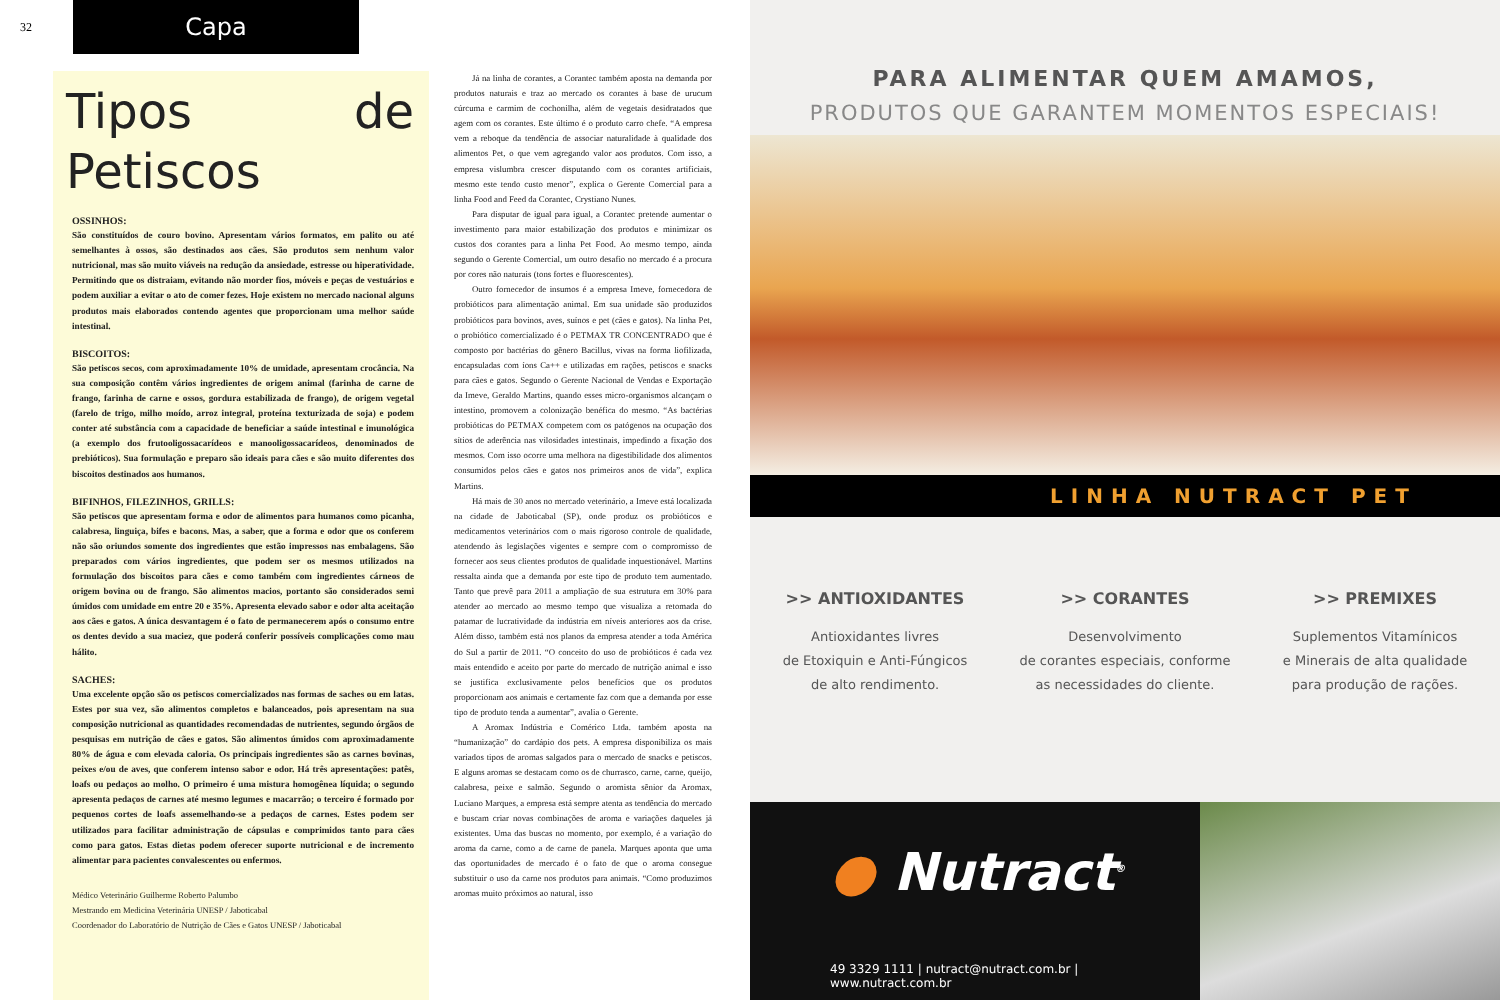32
Capa
Tipos de Petiscos
OSSINHOS:
São constituídos de couro bovino. Apresentam vários formatos, em palito ou até semelhantes à ossos, são destinados aos cães. São produtos sem nenhum valor nutricional, mas são muito viáveis na redução da ansiedade, estresse ou hiperatividade. Permitindo que os distraiam, evitando não morder fios, móveis e peças de vestuários e podem auxiliar a evitar o ato de comer fezes. Hoje existem no mercado nacional alguns produtos mais elaborados contendo agentes que proporcionam uma melhor saúde intestinal.
BISCOITOS:
São petiscos secos, com aproximadamente 10% de umidade, apresentam crocância. Na sua composição contêm vários ingredientes de origem animal (farinha de carne de frango, farinha de carne e ossos, gordura estabilizada de frango), de origem vegetal (farelo de trigo, milho moído, arroz integral, proteína texturizada de soja) e podem conter até substância com a capacidade de beneficiar a saúde intestinal e imunológica (a exemplo dos frutooligossacarídeos e manooligossacarídeos, denominados de prebióticos). Sua formulação e preparo são ideais para cães e são muito diferentes dos biscoitos destinados aos humanos.
BIFINHOS, FILEZINHOS, GRILLS:
São petiscos que apresentam forma e odor de alimentos para humanos como picanha, calabresa, linguiça, bifes e bacons. Mas, a saber, que a forma e odor que os conferem não são oriundos somente dos ingredientes que estão impressos nas embalagens. São preparados com vários ingredientes, que podem ser os mesmos utilizados na formulação dos biscoitos para cães e como também com ingredientes cárneos de origem bovina ou de frango. São alimentos macios, portanto são considerados semi úmidos com umidade em entre 20 e 35%. Apresenta elevado sabor e odor alta aceitação aos cães e gatos. A única desvantagem é o fato de permanecerem após o consumo entre os dentes devido a sua maciez, que poderá conferir possíveis complicações como mau hálito.
SACHES:
Uma excelente opção são os petiscos comercializados nas formas de saches ou em latas. Estes por sua vez, são alimentos completos e balanceados, pois apresentam na sua composição nutricional as quantidades recomendadas de nutrientes, segundo órgãos de pesquisas em nutrição de cães e gatos. São alimentos úmidos com aproximadamente 80% de água e com elevada caloria. Os principais ingredientes são as carnes bovinas, peixes e/ou de aves, que conferem intenso sabor e odor. Há três apresentações: patês, loafs ou pedaços ao molho. O primeiro é uma mistura homogênea líquida; o segundo apresenta pedaços de carnes até mesmo legumes e macarrão; o terceiro é formado por pequenos cortes de loafs assemelhando-se a pedaços de carnes. Estes podem ser utilizados para facilitar administração de cápsulas e comprimidos tanto para cães como para gatos. Estas dietas podem oferecer suporte nutricional e de incremento alimentar para pacientes convalescentes ou enfermos.
Médico Veterinário Guilherme Roberto Palumbo
Mestrando em Medicina Veterinária UNESP / Jaboticabal
Coordenador do Laboratório de Nutrição de Cães e Gatos UNESP / Jaboticabal
Já na linha de corantes, a Corantec também aposta na demanda por produtos naturais e traz ao mercado os corantes à base de urucum cúrcuma e carmim de cochonilha, além de vegetais desidratados que agem com os corantes. Este último é o produto carro chefe. “A empresa vem a reboque da tendência de associar naturalidade à qualidade dos alimentos Pet, o que vem agregando valor aos produtos. Com isso, a empresa vislumbra crescer disputando com os corantes artificiais, mesmo este tendo custo menor”, explica o Gerente Comercial para a linha Food and Feed da Corantec, Crystiano Nunes.
Para disputar de igual para igual, a Corantec pretende aumentar o investimento para maior estabilização dos produtos e minimizar os custos dos corantes para a linha Pet Food. Ao mesmo tempo, ainda segundo o Gerente Comercial, um outro desafio no mercado é a procura por cores não naturais (tons fortes e fluorescentes).
Outro fornecedor de insumos é a empresa Imeve, fornecedora de probióticos para alimentação animal. Em sua unidade são produzidos probióticos para bovinos, aves, suínos e pet (cães e gatos). Na linha Pet, o probiótico comercializado é o PETMAX TR CONCENTRADO que é composto por bactérias do gênero Bacillus, vivas na forma liofilizada, encapsuladas com íons Ca++ e utilizadas em rações, petiscos e snacks para cães e gatos. Segundo o Gerente Nacional de Vendas e Exportação da Imeve, Geraldo Martins, quando esses micro-organismos alcançam o intestino, promovem a colonização benéfica do mesmo. “As bactérias probióticas do PETMAX competem com os patógenos na ocupação dos sítios de aderência nas vilosidades intestinais, impedindo a fixação dos mesmos. Com isso ocorre uma melhora na digestibilidade dos alimentos consumidos pelos cães e gatos nos primeiros anos de vida”, explica Martins.
Há mais de 30 anos no mercado veterinário, a Imeve está localizada na cidade de Jaboticabal (SP), onde produz os probióticos e medicamentos veterinários com o mais rigoroso controle de qualidade, atendendo às legislações vigentes e sempre com o compromisso de fornecer aos seus clientes produtos de qualidade inquestionável. Martins ressalta ainda que a demanda por este tipo de produto tem aumentado. Tanto que prevê para 2011 a ampliação de sua estrutura em 30% para atender ao mercado ao mesmo tempo que visualiza a retomada do patamar de lucratividade da indústria em níveis anteriores aos da crise. Além disso, também está nos planos da empresa atender a toda América do Sul a partir de 2011. “O conceito do uso de probióticos é cada vez mais entendido e aceito por parte do mercado de nutrição animal e isso se justifica exclusivamente pelos benefícios que os produtos proporcionam aos animais e certamente faz com que a demanda por esse tipo de produto tenda a aumentar”, avalia o Gerente.
A Aromax Indústria e Comérico Ltda. também aposta na “humanização” do cardápio dos pets. A empresa disponibiliza os mais variados tipos de aromas salgados para o mercado de snacks e petiscos. E alguns aromas se destacam como os de churrasco, carne, carne, queijo, calabresa, peixe e salmão. Segundo o aromista sênior da Aromax, Luciano Marques, a empresa está sempre atenta as tendência do mercado e buscam criar novas combinações de aroma e variações daqueles já existentes. Uma das buscas no momento, por exemplo, é a variação do aroma da carne, como a de carne de panela. Marques aponta que uma das oportunidades de mercado é o fato de que o aroma consegue substituir o uso da carne nos produtos para animais. “Como produzimos aromas muito próximos ao natural, isso
PARA ALIMENTAR QUEM AMAMOS,
PRODUTOS QUE GARANTEM MOMENTOS ESPECIAIS!
LINHA NUTRACT PET
>> ANTIOXIDANTES
Antioxidantes livres
de Etoxiquin e Anti-Fúngicos
de alto rendimento.
>> CORANTES
Desenvolvimento
de corantes especiais, conforme
as necessidades do cliente.
>> PREMIXES
Suplementos Vitamínicos
e Minerais de alta qualidade
para produção de rações.
● Nutract<sup>®</sup>
49 3329 1111 | nutract@nutract.com.br | www.nutract.com.br